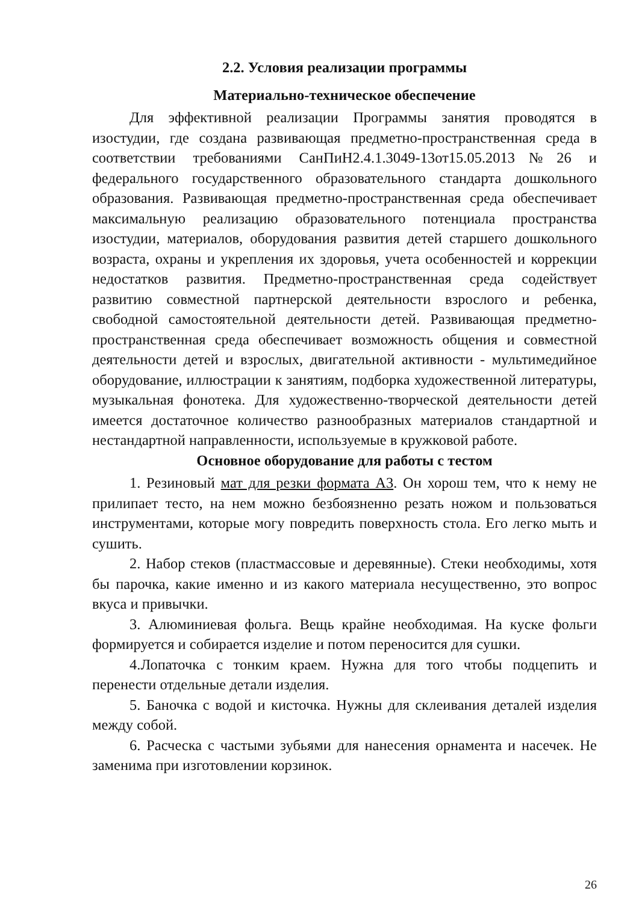2.2. Условия реализации программы
Материально-техническое обеспечение
Для эффективной реализации Программы занятия проводятся в изостудии, где создана развивающая предметно-пространственная среда в соответствии требованиями СанПиН2.4.1.3049-13от15.05.2013№26 и федерального государственного образовательного стандарта дошкольного образования. Развивающая предметно-пространственная среда обеспечивает максимальную реализацию образовательного потенциала пространства изостудии, материалов, оборудования развития детей старшего дошкольного возраста, охраны и укрепления их здоровья, учета особенностей и коррекции недостатков развития. Предметно-пространственная среда содействует развитию совместной партнерской деятельности взрослого и ребенка, свободной самостоятельной деятельности детей. Развивающая предметно-пространственная среда обеспечивает возможность общения и совместной деятельности детей и взрослых, двигательной активности - мультимедийное оборудование, иллюстрации к занятиям, подборка художественной литературы, музыкальная фонотека. Для художественно-творческой деятельности детей имеется достаточное количество разнообразных материалов стандартной и нестандартной направленности, используемые в кружковой работе.
Основное оборудование для работы с тестом
1. Резиновый мат для резки формата А3. Он хорош тем, что к нему не прилипает тесто, на нем можно безбоязненно резать ножом и пользоваться инструментами, которые могу повредить поверхность стола. Его легко мыть и сушить.
2. Набор стеков (пластмассовые и деревянные). Стеки необходимы, хотя бы парочка, какие именно и из какого материала несущественно, это вопрос вкуса и привычки.
3. Алюминиевая фольга. Вещь крайне необходимая. На куске фольги формируется и собирается изделие и потом переносится для сушки.
4.Лопаточка с тонким краем. Нужна для того чтобы подцепить и перенести отдельные детали изделия.
5. Баночка с водой и кисточка. Нужны для склеивания деталей изделия между собой.
6. Расческа с частыми зубьями для нанесения орнамента и насечек. Не заменима при изготовлении корзинок.
26